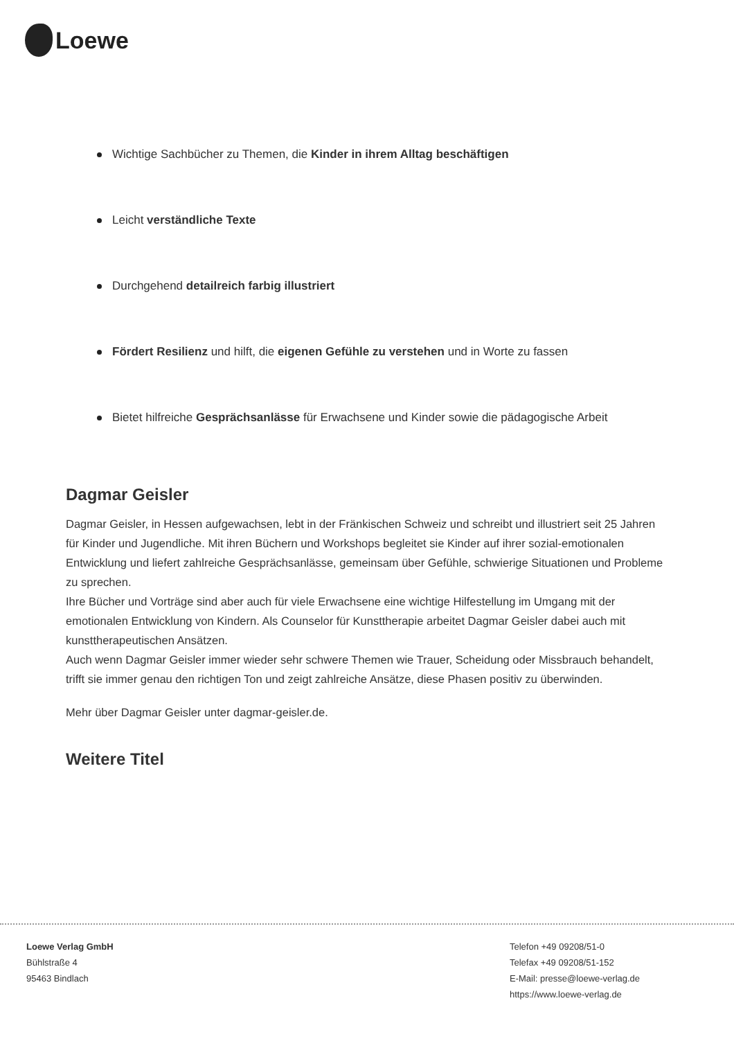Loewe
Wichtige Sachbücher zu Themen, die Kinder in ihrem Alltag beschäftigen
Leicht verständliche Texte
Durchgehend detailreich farbig illustriert
Fördert Resilienz und hilft, die eigenen Gefühle zu verstehen und in Worte zu fassen
Bietet hilfreiche Gesprächsanlässe für Erwachsene und Kinder sowie die pädagogische Arbeit
Dagmar Geisler
Dagmar Geisler, in Hessen aufgewachsen, lebt in der Fränkischen Schweiz und schreibt und illustriert seit 25 Jahren für Kinder und Jugendliche. Mit ihren Büchern und Workshops begleitet sie Kinder auf ihrer sozial-emotionalen Entwicklung und liefert zahlreiche Gesprächsanlässe, gemeinsam über Gefühle, schwierige Situationen und Probleme zu sprechen.
Ihre Bücher und Vorträge sind aber auch für viele Erwachsene eine wichtige Hilfestellung im Umgang mit der emotionalen Entwicklung von Kindern. Als Counselor für Kunsttherapie arbeitet Dagmar Geisler dabei auch mit kunsttherapeutischen Ansätzen.
Auch wenn Dagmar Geisler immer wieder sehr schwere Themen wie Trauer, Scheidung oder Missbrauch behandelt, trifft sie immer genau den richtigen Ton und zeigt zahlreiche Ansätze, diese Phasen positiv zu überwinden.
Mehr über Dagmar Geisler unter dagmar-geisler.de.
Weitere Titel
Loewe Verlag GmbH
Bühlstraße 4
95463 Bindlach
Telefon +49 09208/51-0
Telefax +49 09208/51-152
E-Mail: presse@loewe-verlag.de
https://www.loewe-verlag.de